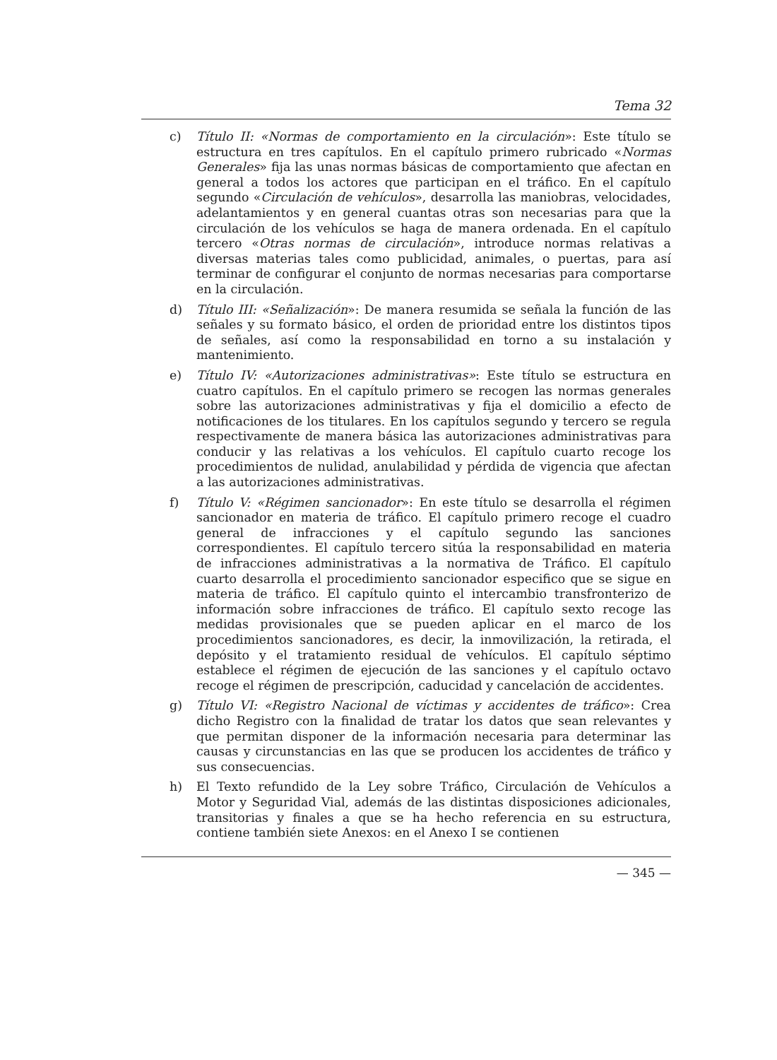Tema 32
c) Título II: «Normas de comportamiento en la circulación»: Este título se estructura en tres capítulos. En el capítulo primero rubricado «Normas Generales» fija las unas normas básicas de comportamiento que afectan en general a todos los actores que participan en el tráfico. En el capítulo segundo «Circulación de vehículos», desarrolla las maniobras, velocidades, adelantamientos y en general cuantas otras son necesarias para que la circulación de los vehículos se haga de manera ordenada. En el capítulo tercero «Otras normas de circulación», introduce normas relativas a diversas materias tales como publicidad, animales, o puertas, para así terminar de configurar el conjunto de normas necesarias para comportarse en la circulación.
d) Título III: «Señalización»: De manera resumida se señala la función de las señales y su formato básico, el orden de prioridad entre los distintos tipos de señales, así como la responsabilidad en torno a su instalación y mantenimiento.
e) Título IV: «Autorizaciones administrativas»: Este título se estructura en cuatro capítulos. En el capítulo primero se recogen las normas generales sobre las autorizaciones administrativas y fija el domicilio a efecto de notificaciones de los titulares. En los capítulos segundo y tercero se regula respectivamente de manera básica las autorizaciones administrativas para conducir y las relativas a los vehículos. El capítulo cuarto recoge los procedimientos de nulidad, anulabilidad y pérdida de vigencia que afectan a las autorizaciones administrativas.
f) Título V: «Régimen sancionador»: En este título se desarrolla el régimen sancionador en materia de tráfico. El capítulo primero recoge el cuadro general de infracciones y el capítulo segundo las sanciones correspondientes. El capítulo tercero sitúa la responsabilidad en materia de infracciones administrativas a la normativa de Tráfico. El capítulo cuarto desarrolla el procedimiento sancionador especifico que se sigue en materia de tráfico. El capítulo quinto el intercambio transfronterizo de información sobre infracciones de tráfico. El capítulo sexto recoge las medidas provisionales que se pueden aplicar en el marco de los procedimientos sancionadores, es decir, la inmovilización, la retirada, el depósito y el tratamiento residual de vehículos. El capítulo séptimo establece el régimen de ejecución de las sanciones y el capítulo octavo recoge el régimen de prescripción, caducidad y cancelación de accidentes.
g) Título VI: «Registro Nacional de víctimas y accidentes de tráfico»: Crea dicho Registro con la finalidad de tratar los datos que sean relevantes y que permitan disponer de la información necesaria para determinar las causas y circunstancias en las que se producen los accidentes de tráfico y sus consecuencias.
h) El Texto refundido de la Ley sobre Tráfico, Circulación de Vehículos a Motor y Seguridad Vial, además de las distintas disposiciones adicionales, transitorias y finales a que se ha hecho referencia en su estructura, contiene también siete Anexos: en el Anexo I se contienen
— 345 —